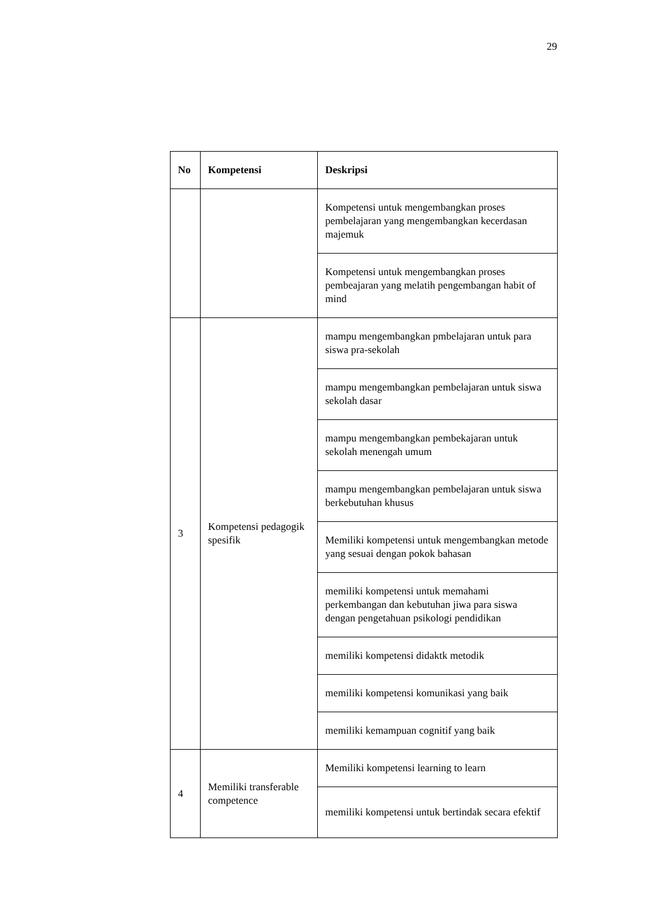29
| No | Kompetensi | Deskripsi |
| --- | --- | --- |
| | | Kompetensi untuk mengembangkan proses pembelajaran yang mengembangkan kecerdasan majemuk |
| | | Kompetensi untuk mengembangkan proses pembeajaran yang melatih pengembangan habit of mind |
| 3 | Kompetensi pedagogik spesifik | mampu mengembangkan pmbelajaran untuk para siswa pra-sekolah |
| | | mampu mengembangkan pembelajaran untuk siswa sekolah dasar |
| | | mampu mengembangkan pembekajaran untuk sekolah menengah umum |
| | | mampu mengembangkan pembelajaran untuk siswa berkebutuhan khusus |
| | | Memiliki kompetensi untuk mengembangkan metode yang sesuai dengan pokok bahasan |
| | | memiliki kompetensi untuk memahami perkembangan dan kebutuhan jiwa para siswa dengan pengetahuan psikologi pendidikan |
| | | memiliki kompetensi didaktk metodik |
| | | memiliki kompetensi komunikasi yang baik |
| | | memiliki kemampuan cognitif yang baik |
| 4 | Memiliki transferable competence | Memiliki kompetensi learning to learn |
| | | memiliki kompetensi untuk bertindak secara efektif |